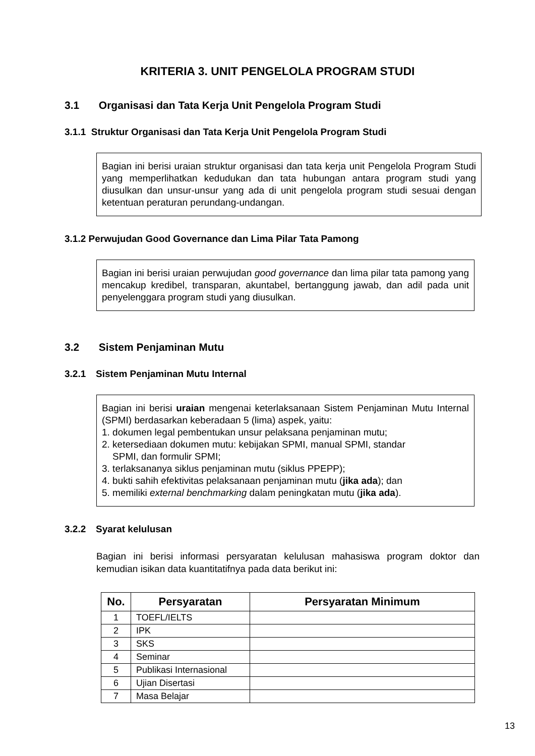KRITERIA 3. UNIT PENGELOLA PROGRAM STUDI
3.1 Organisasi dan Tata Kerja Unit Pengelola Program Studi
3.1.1 Struktur Organisasi dan Tata Kerja Unit Pengelola Program Studi
Bagian ini berisi uraian struktur organisasi dan tata kerja unit Pengelola Program Studi yang memperlihatkan kedudukan dan tata hubungan antara program studi yang diusulkan dan unsur-unsur yang ada di unit pengelola program studi sesuai dengan ketentuan peraturan perundang-undangan.
3.1.2 Perwujudan Good Governance dan Lima Pilar Tata Pamong
Bagian ini berisi uraian perwujudan good governance dan lima pilar tata pamong yang mencakup kredibel, transparan, akuntabel, bertanggung jawab, dan adil pada unit penyelenggara program studi yang diusulkan.
3.2 Sistem Penjaminan Mutu
3.2.1 Sistem Penjaminan Mutu Internal
Bagian ini berisi uraian mengenai keterlaksanaan Sistem Penjaminan Mutu Internal (SPMI) berdasarkan keberadaan 5 (lima) aspek, yaitu:
1. dokumen legal pembentukan unsur pelaksana penjaminan mutu;
2. ketersediaan dokumen mutu: kebijakan SPMI, manual SPMI, standar
SPMI, dan formulir SPMI;
3. terlaksananya siklus penjaminan mutu (siklus PPEPP);
4. bukti sahih efektivitas pelaksanaan penjaminan mutu (jika ada); dan
5. memiliki external benchmarking dalam peningkatan mutu (jika ada).
3.2.2 Syarat kelulusan
Bagian ini berisi informasi persyaratan kelulusan mahasiswa program doktor dan kemudian isikan data kuantitatifnya pada data berikut ini:
| No. | Persyaratan | Persyaratan Minimum |
| --- | --- | --- |
| 1 | TOEFL/IELTS | |
| 2 | IPK | |
| 3 | SKS | |
| 4 | Seminar | |
| 5 | Publikasi Internasional | |
| 6 | Ujian Disertasi | |
| 7 | Masa Belajar | |
13